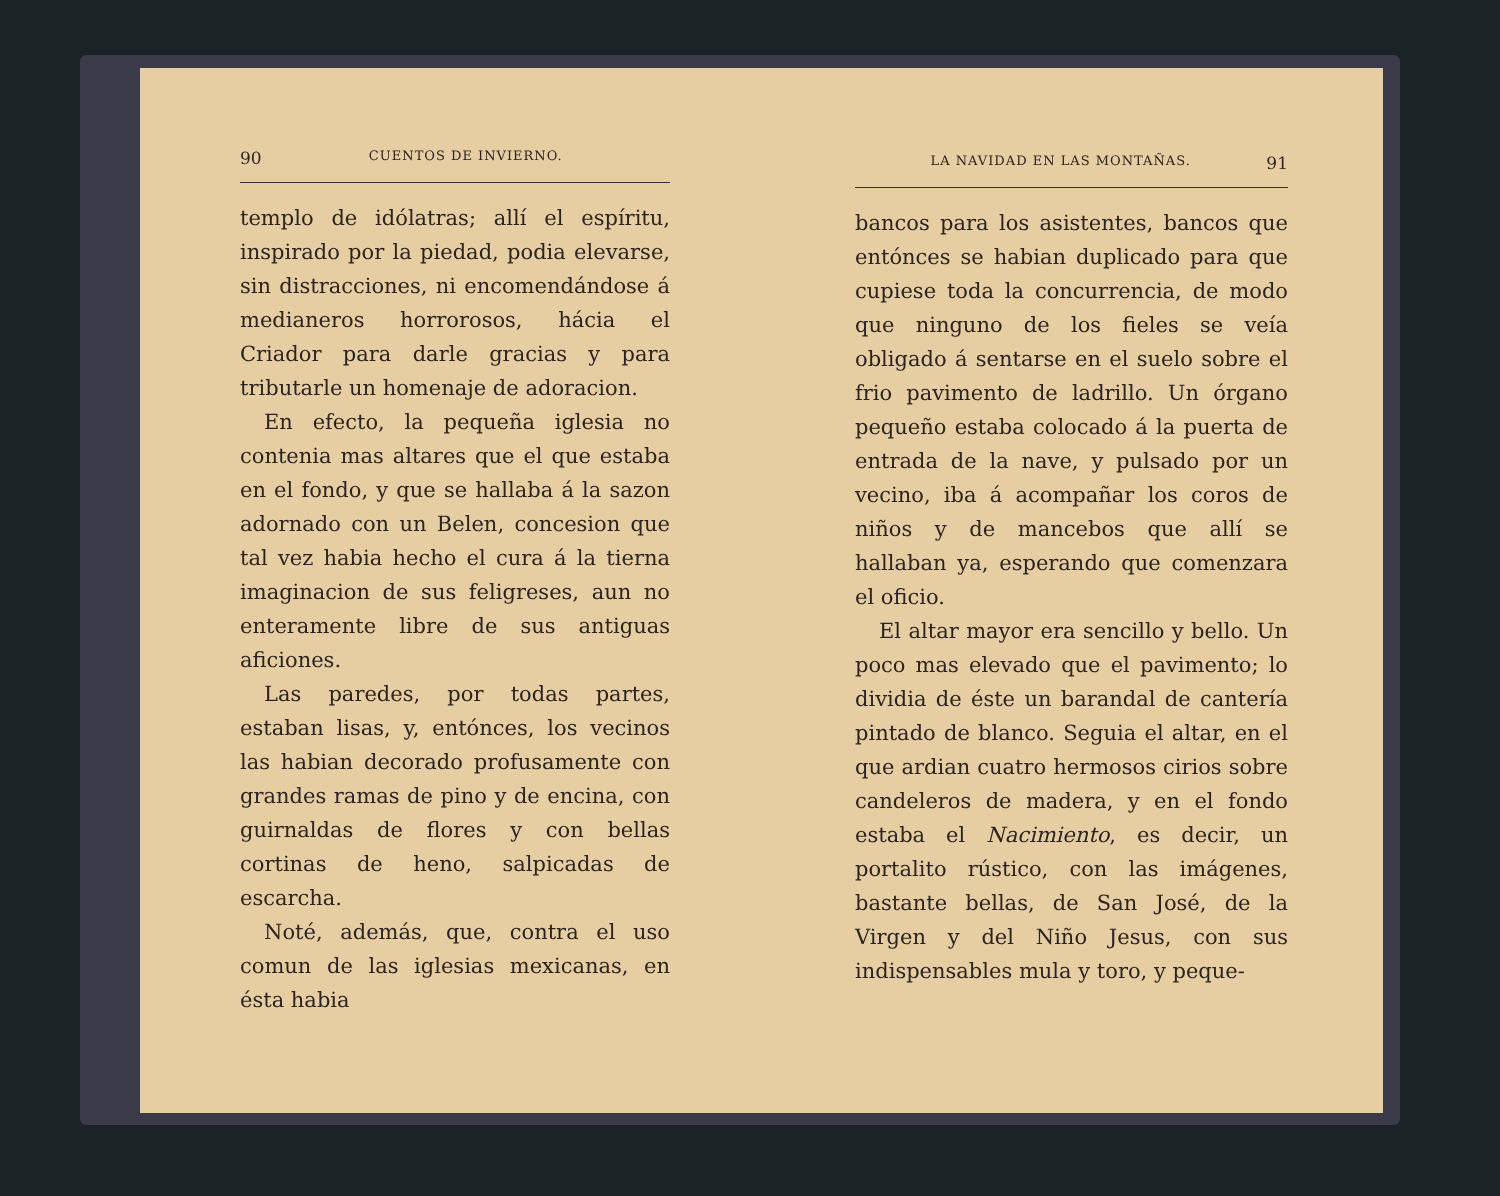90 CUENTOS DE INVIERNO.
templo de idólatras; allí el espíritu, inspirado por la piedad, podia elevarse, sin distracciones, ni encomendándose á medianeros horrorosos, hácia el Criador para darle gracias y para tributarle un homenaje de adoracion.
En efecto, la pequeña iglesia no contenia mas altares que el que estaba en el fondo, y que se hallaba á la sazon adornado con un Belen, concesion que tal vez habia hecho el cura á la tierna imaginacion de sus feligreses, aun no enteramente libre de sus antiguas aficiones.
Las paredes, por todas partes, estaban lisas, y, entónces, los vecinos las habian decorado profusamente con grandes ramas de pino y de encina, con guirnaldas de flores y con bellas cortinas de heno, salpicadas de escarcha.
Noté, además, que, contra el uso comun de las iglesias mexicanas, en ésta habia
LA NAVIDAD EN LAS MONTAÑAS. 91
bancos para los asistentes, bancos que entónces se habian duplicado para que cupiese toda la concurrencia, de modo que ninguno de los fieles se veía obligado á sentarse en el suelo sobre el frio pavimento de ladrillo. Un órgano pequeño estaba colocado á la puerta de entrada de la nave, y pulsado por un vecino, iba á acompañar los coros de niños y de mancebos que allí se hallaban ya, esperando que comenzara el oficio.
El altar mayor era sencillo y bello. Un poco mas elevado que el pavimento; lo dividia de éste un barandal de cantería pintado de blanco. Seguia el altar, en el que ardian cuatro hermosos cirios sobre candeleros de madera, y en el fondo estaba el Nacimiento, es decir, un portalito rústico, con las imágenes, bastante bellas, de San José, de la Virgen y del Niño Jesus, con sus indispensables mula y toro, y peque-